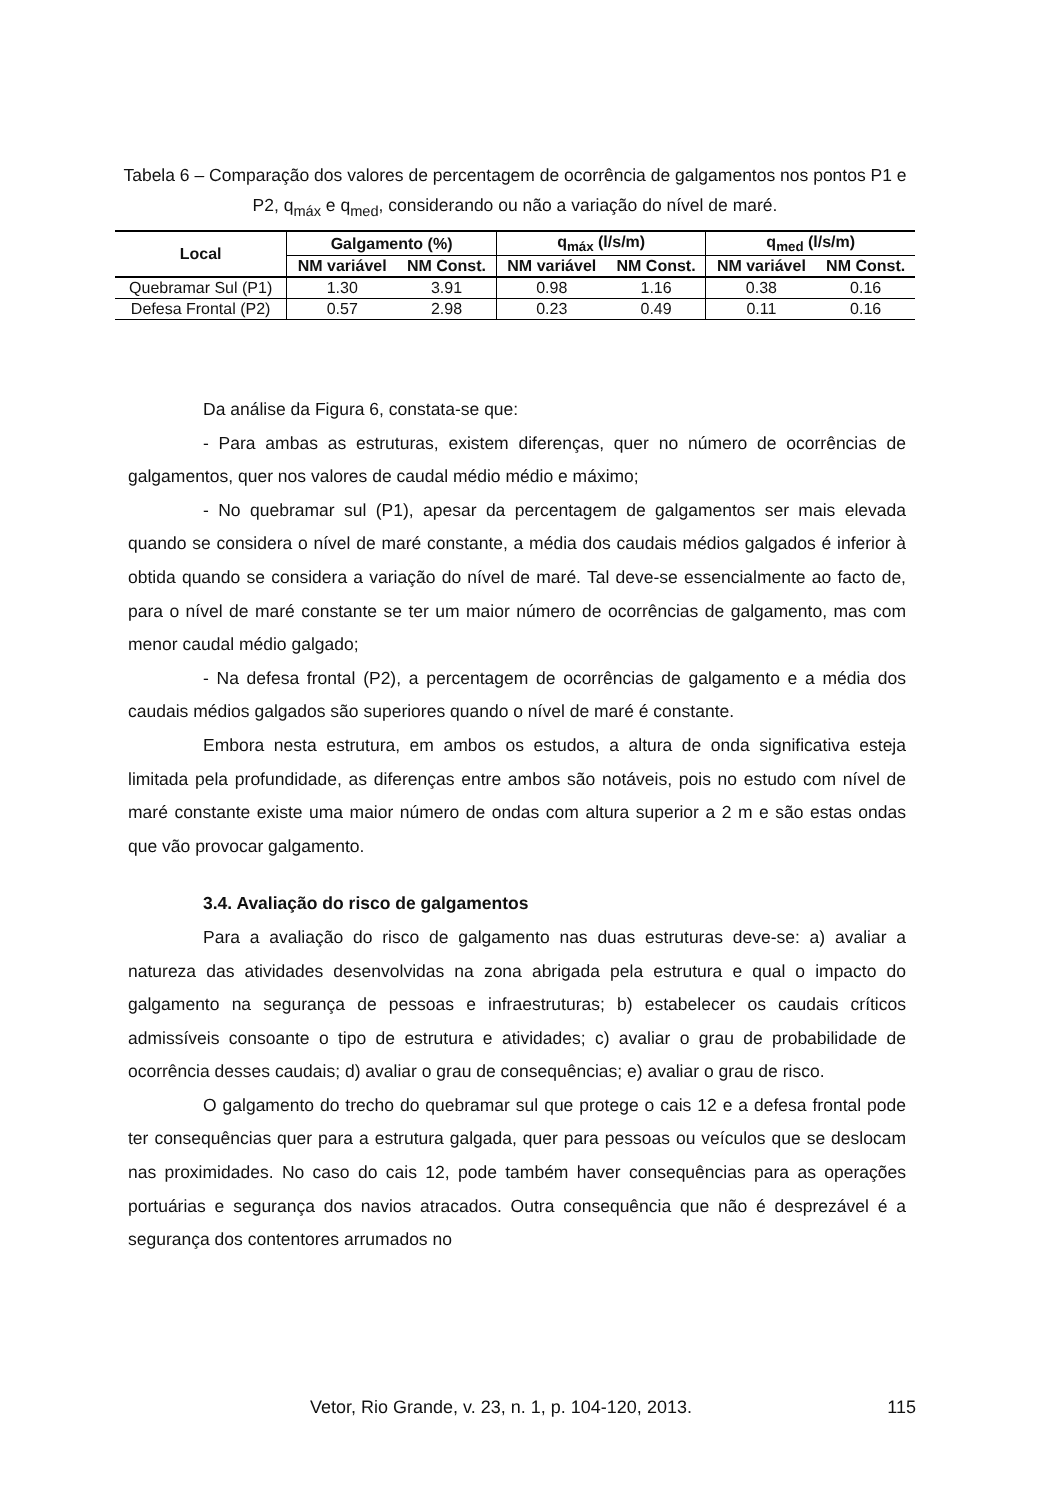Tabela 6 – Comparação dos valores de percentagem de ocorrência de galgamentos nos pontos P1 e P2, q<sub>máx</sub> e q<sub>med</sub>, considerando ou não a variação do nível de maré.
| Local | Galgamento (%) | | q<sub>máx</sub> (l/s/m) | | q<sub>med</sub> (l/s/m) | |
| --- | --- | --- | --- | --- | --- | --- |
| | NM variável | NM Const. | NM variável | NM Const. | NM variável | NM Const. |
| Quebramar Sul (P1) | 1.30 | 3.91 | 0.98 | 1.16 | 0.38 | 0.16 |
| Defesa Frontal (P2) | 0.57 | 2.98 | 0.23 | 0.49 | 0.11 | 0.16 |
Da análise da Figura 6, constata-se que:
- Para ambas as estruturas, existem diferenças, quer no número de ocorrências de galgamentos, quer nos valores de caudal médio médio e máximo;
- No quebramar sul (P1), apesar da percentagem de galgamentos ser mais elevada quando se considera o nível de maré constante, a média dos caudais médios galgados é inferior à obtida quando se considera a variação do nível de maré. Tal deve-se essencialmente ao facto de, para o nível de maré constante se ter um maior número de ocorrências de galgamento, mas com menor caudal médio galgado;
- Na defesa frontal (P2), a percentagem de ocorrências de galgamento e a média dos caudais médios galgados são superiores quando o nível de maré é constante.
Embora nesta estrutura, em ambos os estudos, a altura de onda significativa esteja limitada pela profundidade, as diferenças entre ambos são notáveis, pois no estudo com nível de maré constante existe uma maior número de ondas com altura superior a 2 m e são estas ondas que vão provocar galgamento.
3.4. Avaliação do risco de galgamentos
Para a avaliação do risco de galgamento nas duas estruturas deve-se: a) avaliar a natureza das atividades desenvolvidas na zona abrigada pela estrutura e qual o impacto do galgamento na segurança de pessoas e infraestruturas; b) estabelecer os caudais críticos admissíveis consoante o tipo de estrutura e atividades; c) avaliar o grau de probabilidade de ocorrência desses caudais; d) avaliar o grau de consequências; e) avaliar o grau de risco.
O galgamento do trecho do quebramar sul que protege o cais 12 e a defesa frontal pode ter consequências quer para a estrutura galgada, quer para pessoas ou veículos que se deslocam nas proximidades. No caso do cais 12, pode também haver consequências para as operações portuárias e segurança dos navios atracados. Outra consequência que não é desprezável é a segurança dos contentores arrumados no
Vetor, Rio Grande, v. 23, n. 1, p. 104-120, 2013. 115